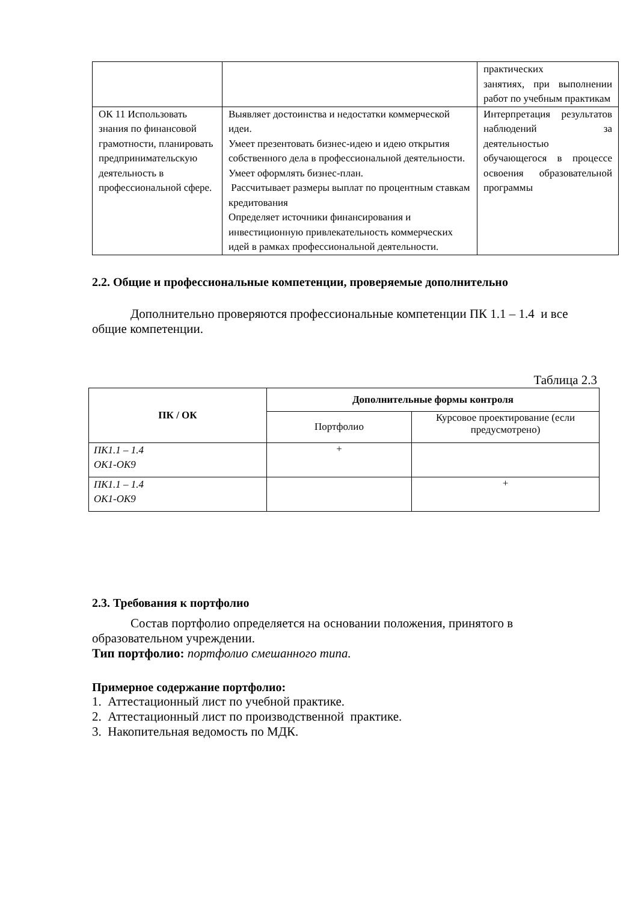| | | практических занятиях, при выполнении работ по учебным практикам |
| ОК 11 Использовать знания по финансовой грамотности, планировать предпринимательскую деятельность в профессиональной сфере. | Выявляет достоинства и недостатки коммерческой идеи. Умеет презентовать бизнес-идею и идею открытия собственного дела в профессиональной деятельности. Умеет оформлять бизнес-план. Рассчитывает размеры выплат по процентным ставкам кредитования Определяет источники финансирования и инвестиционную привлекательность коммерческих идей в рамках профессиональной деятельности. | Интерпретация результатов наблюдений за деятельностью обучающегося в процессе освоения образовательной программы |
2.2. Общие и профессиональные компетенции, проверяемые дополнительно
Дополнительно проверяются профессиональные компетенции ПК 1.1 – 1.4 и все общие компетенции.
Таблица 2.3
| ПК / ОК | Дополнительные формы контроля | |
| --- | --- | --- |
| | Портфолио | Курсовое проектирование (если предусмотрено) |
| ПК1.1 – 1.4 ОК1-ОК9 | + | |
| ПК1.1 – 1.4 ОК1-ОК9 | | + |
2.3. Требования к портфолио
Состав портфолио определяется на основании положения, принятого в образовательном учреждении.
Тип портфолио: портфолио смешанного типа.
Примерное содержание портфолио:
1. Аттестационный лист по учебной практике.
2. Аттестационный лист по производственной практике.
3. Накопительная ведомость по МДК.